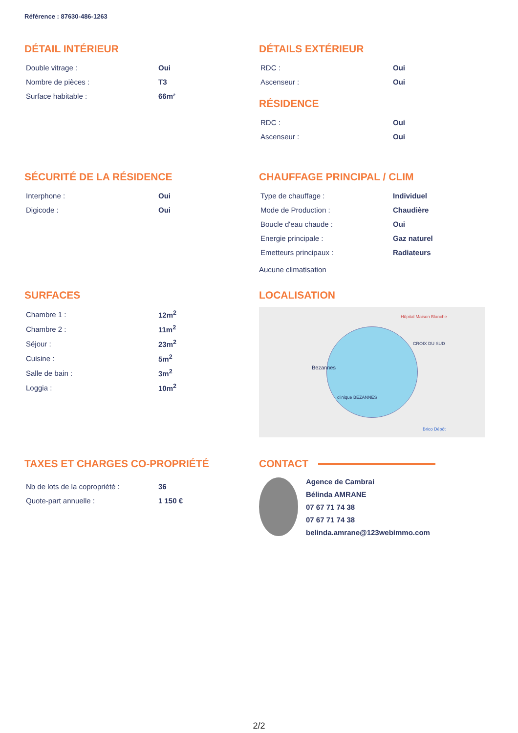Référence : 87630-486-1263
DÉTAIL INTÉRIEUR
| Double vitrage : | Oui |
| Nombre de pièces : | T3 |
| Surface habitable : | 66m² |
DÉTAILS EXTÉRIEUR
| RDC : | Oui |
| Ascenseur : | Oui |
RÉSIDENCE
| RDC : | Oui |
| Ascenseur : | Oui |
SÉCURITÉ DE LA RÉSIDENCE
| Interphone : | Oui |
| Digicode : | Oui |
CHAUFFAGE PRINCIPAL / CLIM
| Type de chauffage : | Individuel |
| Mode de Production : | Chaudière |
| Boucle d'eau chaude : | Oui |
| Energie principale : | Gaz naturel |
| Emetteurs principaux : | Radiateurs |
Aucune climatisation
SURFACES
| Chambre 1 : | 12m<sup>2</sup> |
| Chambre 2 : | 11m<sup>2</sup> |
| Séjour : | 23m<sup>2</sup> |
| Cuisine : | 5m<sup>2</sup> |
| Salle de bain : | 3m<sup>2</sup> |
| Loggia : | 10m<sup>2</sup> |
LOCALISATION
Bezannes
Hôpital Maison Blanche
CROIX DU SUD
clinique BEZANNES
Brico Dépôt
TAXES ET CHARGES CO-PROPRIÉTÉ
| Nb de lots de la copropriété : | 36 |
| Quote-part annuelle : | 1 150 € |
CONTACT
Agence de Cambrai
Bélinda AMRANE
07 67 71 74 38
07 67 71 74 38
belinda.amrane@123webimmo.com
2/2